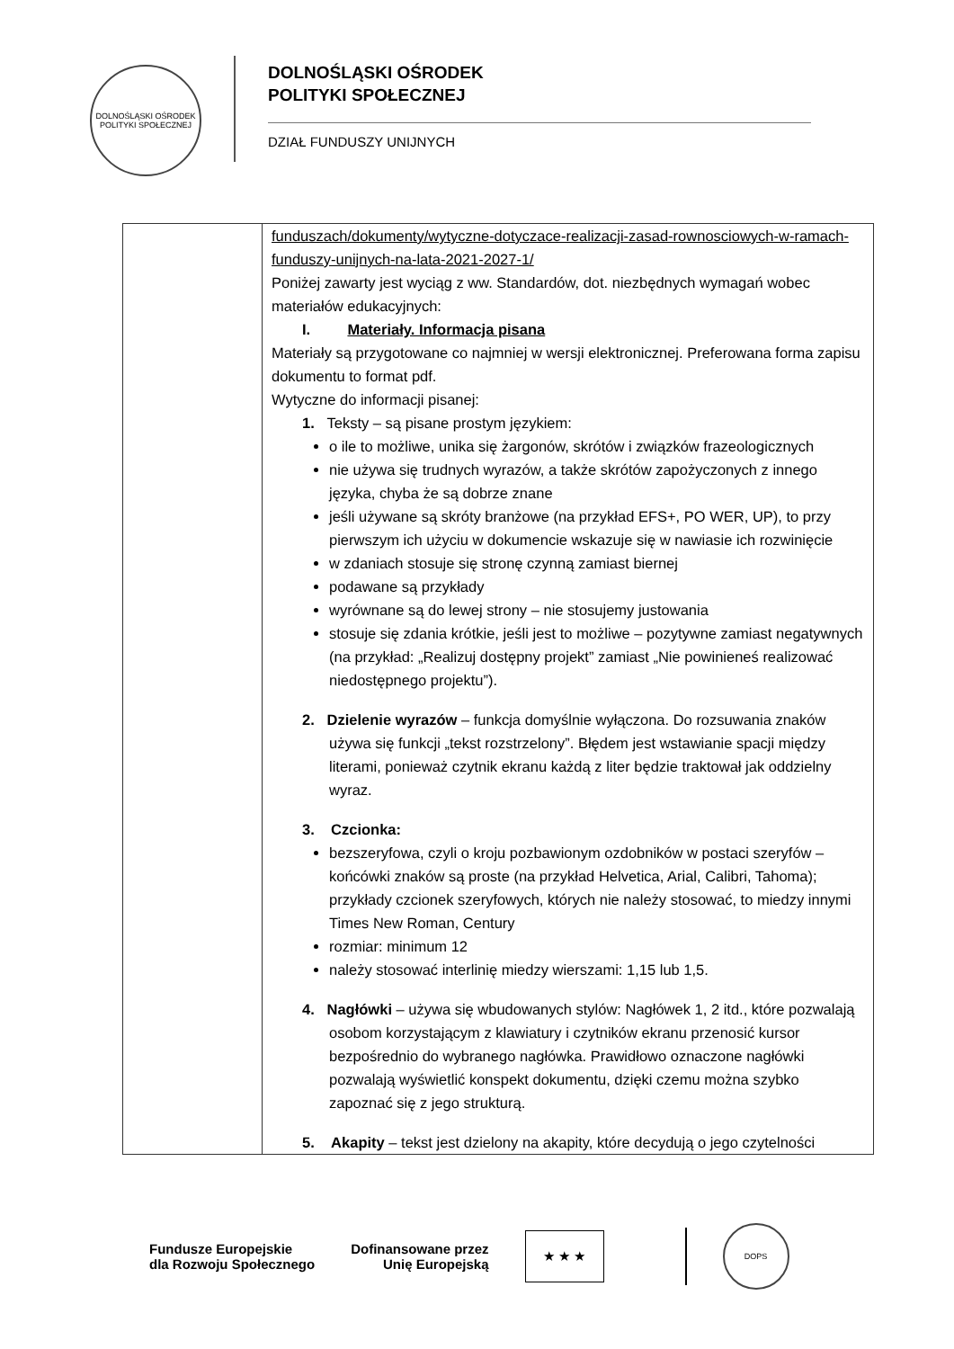DOLNOŚLĄSKI OŚRODEK POLITYKI SPOŁECZNEJ
DOLNOŚLĄSKI OŚRODEK
POLITYKI SPOŁECZNEJ
DZIAŁ FUNDUSZY UNIJNYCH
| | funduszach/dokumenty/wytyczne-dotyczace-realizacji-zasad-rownosciowych-w-ramach-funduszy-unijnych-na-lata-2021-2027-1/ Poniżej zawarty jest wyciąg z ww. Standardów, dot. niezbędnych wymagań wobec materiałów edukacyjnych: I. Materiały. Informacja pisana Materiały są przygotowane co najmniej w wersji elektronicznej. Preferowana forma zapisu dokumentu to format pdf. Wytyczne do informacji pisanej: 1. Teksty – są pisane prostym językiem: o ile to możliwe, unika się żargonów, skrótów i związków frazeologicznych nie używa się trudnych wyrazów, a także skrótów zapożyczonych z innego języka, chyba że są dobrze znane jeśli używane są skróty branżowe (na przykład EFS+, PO WER, UP), to przy pierwszym ich użyciu w dokumencie wskazuje się w nawiasie ich rozwinięcie w zdaniach stosuje się stronę czynną zamiast biernej podawane są przykłady wyrównane są do lewej strony – nie stosujemy justowania stosuje się zdania krótkie, jeśli jest to możliwe – pozytywne zamiast negatywnych (na przykład: „Realizuj dostępny projekt” zamiast „Nie powinieneś realizować niedostępnego projektu”). 2. Dzielenie wyrazów – funkcja domyślnie wyłączona. Do rozsuwania znaków używa się funkcji „tekst rozstrzelony”. Błędem jest wstawianie spacji między literami, ponieważ czytnik ekranu każdą z liter będzie traktował jak oddzielny wyraz. 3. Czcionka: bezszeryfowa, czyli o kroju pozbawionym ozdobników w postaci szeryfów – końcówki znaków są proste (na przykład Helvetica, Arial, Calibri, Tahoma); przykłady czcionek szeryfowych, których nie należy stosować, to miedzy innymi Times New Roman, Century rozmiar: minimum 12 należy stosować interlinię miedzy wierszami: 1,15 lub 1,5. 4. Nagłówki – używa się wbudowanych stylów: Nagłówek 1, 2 itd., które pozwalają osobom korzystającym z klawiatury i czytników ekranu przenosić kursor bezpośrednio do wybranego nagłówka. Prawidłowo oznaczone nagłówki pozwalają wyświetlić konspekt dokumentu, dzięki czemu można szybko zapoznać się z jego strukturą. 5. Akapity – tekst jest dzielony na akapity, które decydują o jego czytelności |
Fundusze Europejskie
dla Rozwoju Społecznego
Dofinansowane przez
Unię Europejską
★ ★ ★
DOPS